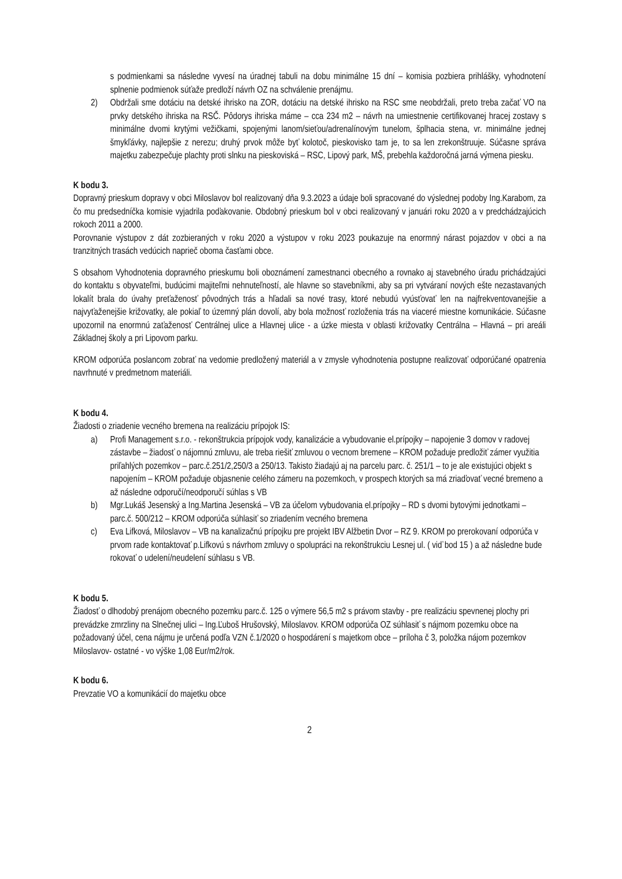s podmienkami sa následne vyvesí na úradnej tabuli na dobu minimálne 15 dní – komisia pozbiera prihlášky, vyhodnotení splnenie podmienok súťaže predloží návrh OZ na schválenie prenájmu.
2) Obdržali sme dotáciu na detské ihrisko na ZOR, dotáciu na detské ihrisko na RSC sme neobdržali, preto treba začať VO na prvky detského ihriska na RSČ. Pôdorys ihriska máme – cca 234 m2 – návrh na umiestnenie certifikovanej hracej zostavy s minimálne dvomi krytými vežičkami, spojenými lanom/sieťou/adrenalínovým tunelom, šplhacia stena, vr. minimálne jednej šmykľávky, najlepšie z nerezu; druhý prvok môže byť kolotoč, pieskovisko tam je, to sa len zrekonštruuje. Súčasne správa majetku zabezpečuje plachty proti slnku na pieskoviská – RSC, Lipový park, MŠ, prebehla každoročná jarná výmena piesku.
K bodu 3.
Dopravný prieskum dopravy v obci Miloslavov bol realizovaný dňa 9.3.2023 a údaje boli spracované do výslednej podoby Ing.Karabom, za čo mu predsedníčka komisie vyjadrila poďakovanie. Obdobný prieskum bol v obci realizovaný v januári roku 2020 a v predchádzajúcich rokoch 2011 a 2000.
Porovnanie výstupov z dát zozbieraných v roku 2020 a výstupov v roku 2023 poukazuje na enormný nárast pojazdov v obci a na tranzitných trasách vedúcich naprieč oboma časťami obce.
S obsahom Vyhodnotenia dopravného prieskumu boli oboznámení zamestnanci obecného a rovnako aj stavebného úradu prichádzajúci do kontaktu s obyvateľmi, budúcimi majiteľmi nehnuteľností, ale hlavne so stavebníkmi, aby sa pri vytváraní nových ešte nezastavaných lokalít brala do úvahy preťaženosť pôvodných trás a hľadali sa nové trasy, ktoré nebudú vyúsťovať len na najfrekventovanejšie a najvyťaženejšie križovatky, ale pokiaľ to územný plán dovolí, aby bola možnosť rozloženia trás na viaceré miestne komunikácie. Súčasne upozornil na enormnú zaťaženosť Centrálnej ulice a Hlavnej ulice - a úzke miesta v oblasti križovatky Centrálna – Hlavná – pri areáli Základnej školy a pri Lipovom parku.
KROM odporúča poslancom zobrať na vedomie predložený materiál a v zmysle vyhodnotenia postupne realizovať odporúčané opatrenia navrhnuté v predmetnom materiáli.
K bodu 4.
Žiadosti o zriadenie vecného bremena na realizáciu prípojok IS:
a) Profi Management s.r.o. - rekonštrukcia prípojok vody, kanalizácie a vybudovanie el.prípojky – napojenie 3 domov v radovej zástavbe – žiadosť o nájomnú zmluvu, ale treba riešiť zmluvou o vecnom bremene – KROM požaduje predložiť zámer využitia priľahlých pozemkov – parc.č.251/2,250/3 a 250/13. Takisto žiadajú aj na parcelu parc. č. 251/1 – to je ale existujúci objekt s napojením – KROM požaduje objasnenie celého zámeru na pozemkoch, v prospech ktorých sa má zriaďovať vecné bremeno a až následne odporučí/neodporučí súhlas s VB
b) Mgr.Lukáš Jesenský a Ing.Martina Jesenská – VB za účelom vybudovania el.prípojky – RD s dvomi bytovými jednotkami – parc.č. 500/212 – KROM odporúča súhlasiť so zriadením vecného bremena
c) Eva Lifková, Miloslavov – VB na kanalizačnú prípojku pre projekt IBV Alžbetin Dvor – RZ 9. KROM po prerokovaní odporúča v prvom rade kontaktovať p.Lifkovú s návrhom zmluvy o spolupráci na rekonštrukciu Lesnej ul. ( viď bod 15 ) a až následne bude rokovať o udelení/neudelení súhlasu s VB.
K bodu 5.
Žiadosť o dlhodobý prenájom obecného pozemku parc.č. 125 o výmere 56,5 m2 s právom stavby - pre realizáciu spevnenej plochy pri prevádzke zmrzliny na Slnečnej ulici – Ing.Ľuboš Hrušovský, Miloslavov. KROM odporúča OZ súhlasiť s nájmom pozemku obce na požadovaný účel, cena nájmu je určená podľa VZN č.1/2020 o hospodárení s majetkom obce – príloha č 3, položka nájom pozemkov Miloslavov- ostatné - vo výške 1,08 Eur/m2/rok.
K bodu 6.
Prevzatie VO a komunikácií do majetku obce
2